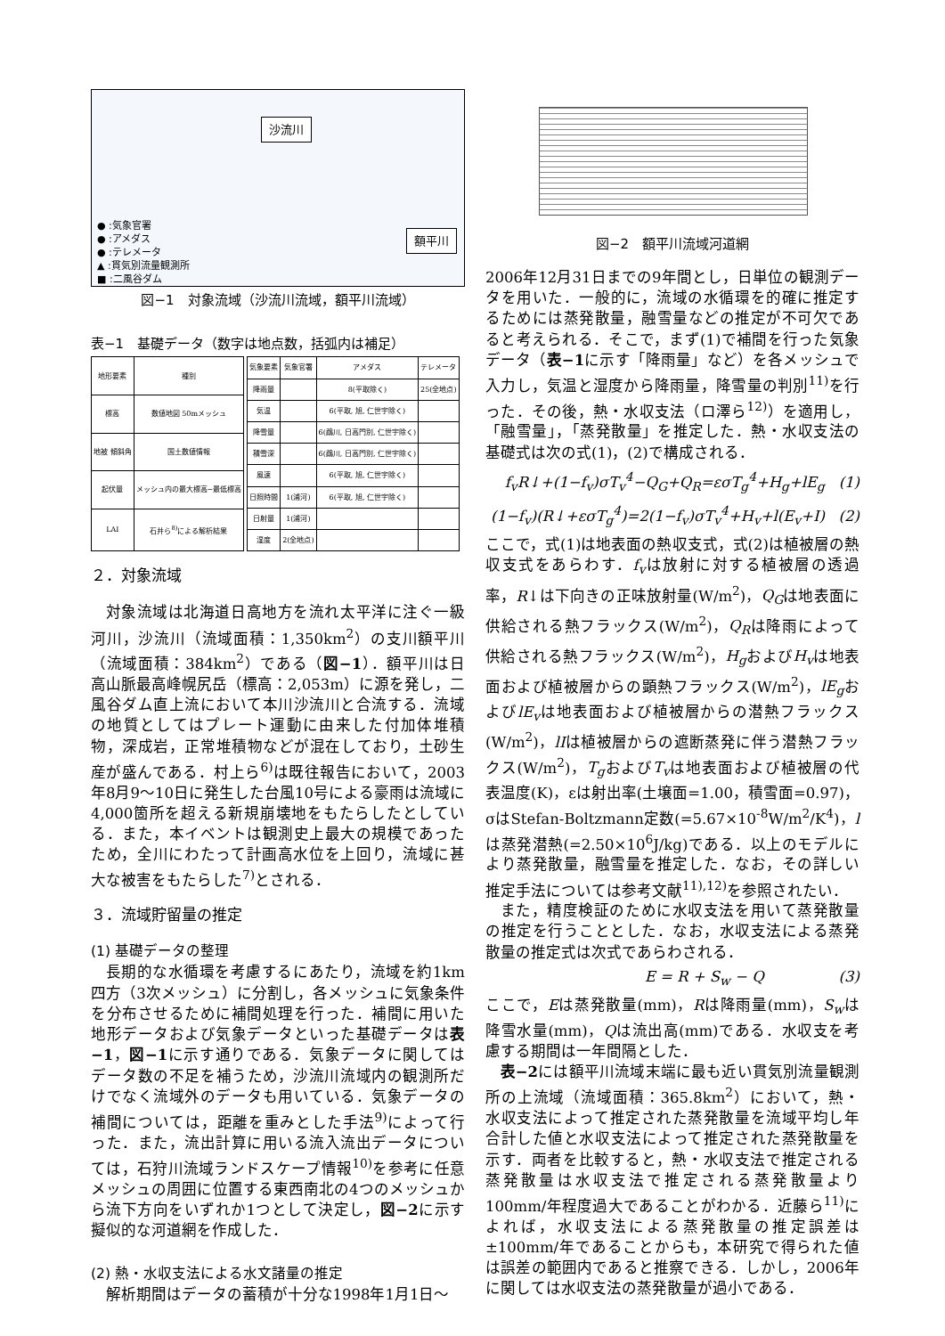沙流川
額平川
● :気象官署
● :アメダス
● :テレメータ
▲ :貫気別流量観測所
■ :二風谷ダム
図−1　対象流域（沙流川流域，額平川流域）
表−1　基礎データ（数字は地点数，括弧内は補足）
| 地形要素 | 種別 |
| --- | --- |
| 標高 | 数値地図 50mメッシュ |
| 地被 傾斜角 | 国土数値情報 |
| 起伏量 | メッシュ内の最大標高−最低標高 |
| LAI | 石井ら<sup>8)</sup>による解析結果 |
| 気象要素 | 気象官署 | アメダス | テレメータ |
| --- | --- | --- | --- |
| 降雨量 | | 8(平取除く) | 25(全地点) |
| 気温 | | 6(平取, 旭, 仁世宇除く) | |
| 降雪量 | | 6(鵡川, 日高門別, 仁世宇除く) | |
| 積雪深 | | 6(鵡川, 日高門別, 仁世宇除く) | |
| 風速 | | 6(平取, 旭, 仁世宇除く) | |
| 日照時間 | 1(浦河) | 6(平取, 旭, 仁世宇除く) | |
| 日射量 | 1(浦河) | | |
| 湿度 | 2(全地点) | | |
２．対象流域
対象流域は北海道日高地方を流れ太平洋に注ぐ一級河川，沙流川（流域面積：1,350km<sup>2</sup>）の支川額平川（流域面積：384km<sup>2</sup>）である（図−1）．額平川は日高山脈最高峰幌尻岳（標高：2,053m）に源を発し，二風谷ダム直上流において本川沙流川と合流する．流域の地質としてはプレート運動に由来した付加体堆積物，深成岩，正常堆積物などが混在しており，土砂生産が盛んである．村上ら<sup>6)</sup>は既往報告において，2003年8月9〜10日に発生した台風10号による豪雨は流域に4,000箇所を超える新規崩壊地をもたらしたとしている．また，本イベントは観測史上最大の規模であったため，全川にわたって計画高水位を上回り，流域に甚大な被害をもたらした<sup>7)</sup>とされる．
３．流域貯留量の推定
(1) 基礎データの整理
長期的な水循環を考慮するにあたり，流域を約1km四方（3次メッシュ）に分割し，各メッシュに気象条件を分布させるために補間処理を行った．補間に用いた地形データおよび気象データといった基礎データは表−1，図−1に示す通りである．気象データに関してはデータ数の不足を補うため，沙流川流域内の観測所だけでなく流域外のデータも用いている．気象データの補間については，距離を重みとした手法<sup>9)</sup>によって行った．また，流出計算に用いる流入流出データについては，石狩川流域ランドスケープ情報<sup>10)</sup>を参考に任意メッシュの周囲に位置する東西南北の4つのメッシュから流下方向をいずれか1つとして決定し，図−2に示す擬似的な河道網を作成した．
(2) 熱・水収支法による水文諸量の推定
解析期間はデータの蓄積が十分な1998年1月1日〜
図−2　額平川流域河道網
2006年12月31日までの9年間とし，日単位の観測データを用いた．一般的に，流域の水循環を的確に推定するためには蒸発散量，融雪量などの推定が不可欠であると考えられる．そこで，まず(1)で補間を行った気象データ（表−1に示す「降雨量」など）を各メッシュで入力し，気温と湿度から降雨量，降雪量の判別<sup>11)</sup>を行った．その後，熱・水収支法（ロ澤ら<sup>12)</sup>）を適用し，「融雪量」，「蒸発散量」を推定した．熱・水収支法の基礎式は次の式(1)，(2)で構成される．
f<sub>v</sub>R↓+(1−f<sub>v</sub>)σT<sub>v</sub><sup>4</sup>−Q<sub>G</sub>+Q<sub>R</sub>=εσT<sub>g</sub><sup>4</sup>+H<sub>g</sub>+lE<sub>g</sub> (1)
(1−f<sub>v</sub>)(R↓+εσT<sub>g</sub><sup>4</sup>)=2(1−f<sub>v</sub>)σT<sub>v</sub><sup>4</sup>+H<sub>v</sub>+l(E<sub>v</sub>+I) (2)
ここで，式(1)は地表面の熱収支式，式(2)は植被層の熱収支式をあらわす．f<sub>v</sub>は放射に対する植被層の透過率，R↓は下向きの正味放射量(W/m<sup>2</sup>)，Q<sub>G</sub>は地表面に供給される熱フラックス(W/m<sup>2</sup>)，Q<sub>R</sub>は降雨によって供給される熱フラックス(W/m<sup>2</sup>)，H<sub>g</sub>およびH<sub>v</sub>は地表面および植被層からの顕熱フラックス(W/m<sup>2</sup>)，lE<sub>g</sub>およびlE<sub>v</sub>は地表面および植被層からの潜熱フラックス(W/m<sup>2</sup>)，lIは植被層からの遮断蒸発に伴う潜熱フラックス(W/m<sup>2</sup>)，T<sub>g</sub>およびT<sub>v</sub>は地表面および植被層の代表温度(K)，εは射出率(土壌面=1.00，積雪面=0.97)，σはStefan-Boltzmann定数(=5.67×10<sup>-8</sup>W/m<sup>2</sup>/K<sup>4</sup>)，lは蒸発潜熱(=2.50×10<sup>6</sup>J/kg)である．以上のモデルにより蒸発散量，融雪量を推定した．なお，その詳しい推定手法については参考文献<sup>11),12)</sup>を参照されたい．
また，精度検証のために水収支法を用いて蒸発散量の推定を行うこととした．なお，水収支法による蒸発散量の推定式は次式であらわされる．
E = R + S<sub>w</sub> − Q (3)
ここで，Eは蒸発散量(mm)，Rは降雨量(mm)，S<sub>w</sub>は降雪水量(mm)，Qは流出高(mm)である．水収支を考慮する期間は一年間隔とした．
表−2には額平川流域末端に最も近い貫気別流量観測所の上流域（流域面積：365.8km<sup>2</sup>）において，熱・水収支法によって推定された蒸発散量を流域平均し年合計した値と水収支法によって推定された蒸発散量を示す．両者を比較すると，熱・水収支法で推定される蒸発散量は水収支法で推定される蒸発散量より100mm/年程度過大であることがわかる．近藤ら<sup>11)</sup>によれば，水収支法による蒸発散量の推定誤差は±100mm/年であることからも，本研究で得られた値は誤差の範囲内であると推察できる．しかし，2006年に関しては水収支法の蒸発散量が過小である．